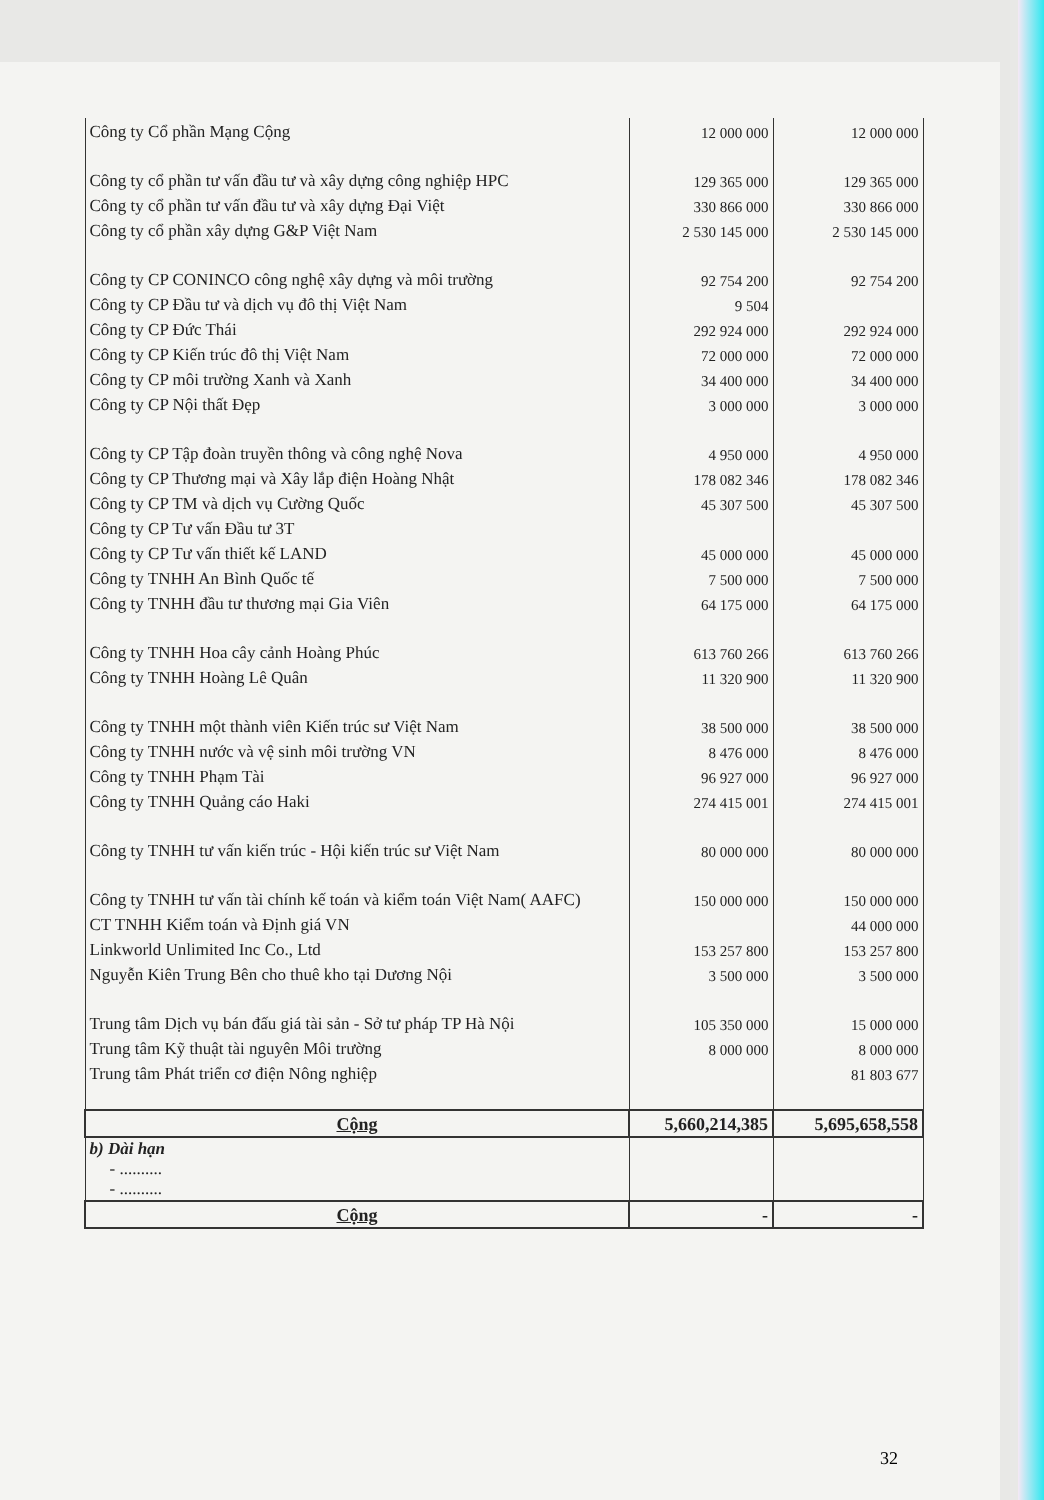| Công ty Cổ phần Mạng Cộng | 12 000 000 | 12 000 000 |
| Công ty cổ phần tư vấn đầu tư và xây dựng công nghiệp HPC | 129 365 000 | 129 365 000 |
| Công ty cổ phần tư vấn đầu tư và xây dựng Đại Việt | 330 866 000 | 330 866 000 |
| Công ty cổ phần xây dựng G&P Việt Nam | 2 530 145 000 | 2 530 145 000 |
| Công ty CP CONINCO công nghệ xây dựng và môi trường | 92 754 200 | 92 754 200 |
| Công ty CP Đầu tư và dịch vụ đô thị Việt Nam | 9 504 | |
| Công ty CP Đức Thái | 292 924 000 | 292 924 000 |
| Công ty CP Kiến trúc đô thị Việt Nam | 72 000 000 | 72 000 000 |
| Công ty CP môi trường Xanh và Xanh | 34 400 000 | 34 400 000 |
| Công ty CP Nội thất Đẹp | 3 000 000 | 3 000 000 |
| Công ty CP Tập đoàn truyền thông và công nghệ Nova | 4 950 000 | 4 950 000 |
| Công ty CP Thương mại và Xây lắp điện Hoàng Nhật | 178 082 346 | 178 082 346 |
| Công ty CP TM và dịch vụ Cường Quốc | 45 307 500 | 45 307 500 |
| Công ty CP Tư vấn Đầu tư 3T | | |
| Công ty CP Tư vấn thiết kế LAND | 45 000 000 | 45 000 000 |
| Công ty TNHH An Bình Quốc tế | 7 500 000 | 7 500 000 |
| Công ty TNHH đầu tư thương mại Gia Viên | 64 175 000 | 64 175 000 |
| Công ty TNHH Hoa cây cảnh Hoàng Phúc | 613 760 266 | 613 760 266 |
| Công ty TNHH Hoàng Lê Quân | 11 320 900 | 11 320 900 |
| Công ty TNHH một thành viên Kiến trúc sư Việt Nam | 38 500 000 | 38 500 000 |
| Công ty TNHH nước và vệ sinh môi trường VN | 8 476 000 | 8 476 000 |
| Công ty TNHH Phạm Tài | 96 927 000 | 96 927 000 |
| Công ty TNHH Quảng cáo Haki | 274 415 001 | 274 415 001 |
| Công ty TNHH tư vấn kiến trúc - Hội kiến trúc sư Việt Nam | 80 000 000 | 80 000 000 |
| Công ty TNHH tư vấn tài chính kế toán và kiểm toán Việt Nam( AAFC) | 150 000 000 | 150 000 000 |
| CT TNHH Kiểm toán và Định giá VN | | 44 000 000 |
| Linkworld Unlimited Inc Co., Ltd | 153 257 800 | 153 257 800 |
| Nguyễn Kiên Trung Bên cho thuê kho tại Dương Nội | 3 500 000 | 3 500 000 |
| Trung tâm Dịch vụ bán đấu giá tài sản - Sở tư pháp TP Hà Nội | 105 350 000 | 15 000 000 |
| Trung tâm Kỹ thuật tài nguyên Môi trường | 8 000 000 | 8 000 000 |
| Trung tâm Phát triển cơ điện Nông nghiệp | | 81 803 677 |
| Cộng | 5,660,214,385 | 5,695,658,558 |
| b) Dài hạn - .......... - .......... | | |
| Cộng | - | - |
32